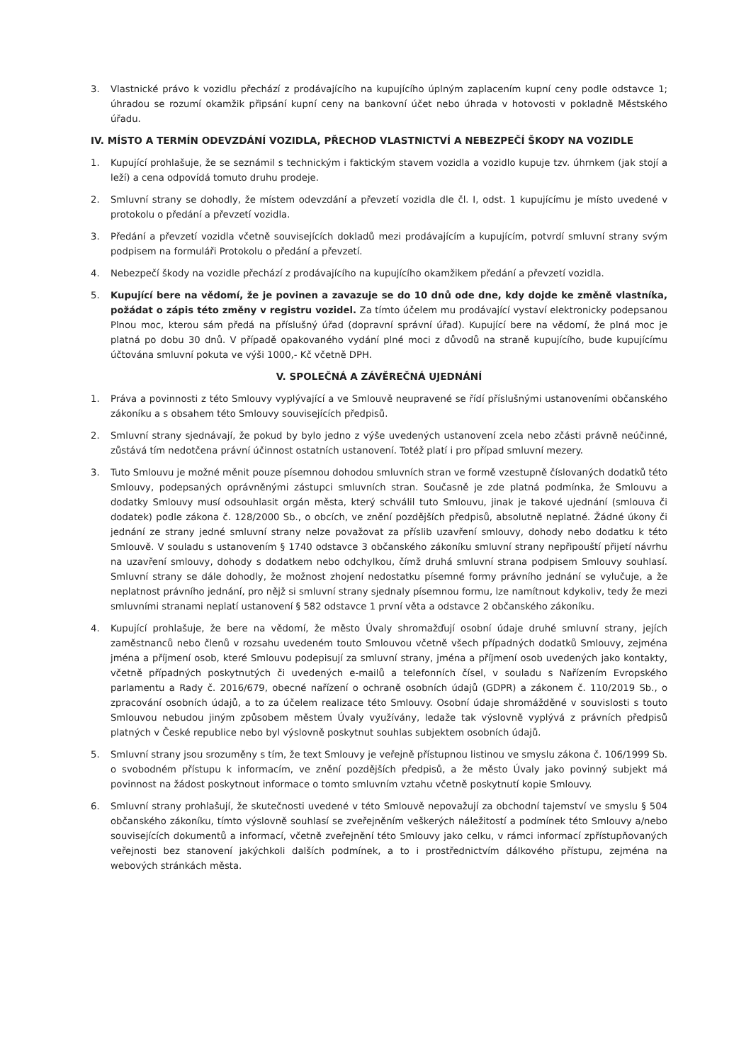3. Vlastnické právo k vozidlu přechází z prodávajícího na kupujícího úplným zaplacením kupní ceny podle odstavce 1; úhradou se rozumí okamžik připsání kupní ceny na bankovní účet nebo úhrada v hotovosti v pokladně Městského úřadu.
IV. MÍSTO A TERMÍN ODEVZDÁNÍ VOZIDLA, PŘECHOD VLASTNICTVÍ A NEBEZPEČÍ ŠKODY NA VOZIDLE
1. Kupující prohlašuje, že se seznámil s technickým i faktickým stavem vozidla a vozidlo kupuje tzv. úhrnkem (jak stojí a leží) a cena odpovídá tomuto druhu prodeje.
2. Smluvní strany se dohodly, že místem odevzdání a převzetí vozidla dle čl. I, odst. 1 kupujícímu je místo uvedené v protokolu o předání a převzetí vozidla.
3. Předání a převzetí vozidla včetně souvisejících dokladů mezi prodávajícím a kupujícím, potvrdí smluvní strany svým podpisem na formuláři Protokolu o předání a převzetí.
4. Nebezpečí škody na vozidle přechází z prodávajícího na kupujícího okamžikem předání a převzetí vozidla.
5. Kupující bere na vědomí, že je povinen a zavazuje se do 10 dnů ode dne, kdy dojde ke změně vlastníka, požádat o zápis této změny v registru vozidel. Za tímto účelem mu prodávající vystaví elektronicky podepsanou Plnou moc, kterou sám předá na příslušný úřad (dopravní správní úřad). Kupující bere na vědomí, že plná moc je platná po dobu 30 dnů. V případě opakovaného vydání plné moci z důvodů na straně kupujícího, bude kupujícímu účtována smluvní pokuta ve výši 1000,- Kč včetně DPH.
V. SPOLEČNÁ A ZÁVĚREČNÁ UJEDNÁNÍ
1. Práva a povinnosti z této Smlouvy vyplývající a ve Smlouvě neupravené se řídí příslušnými ustanoveními občanského zákoníku a s obsahem této Smlouvy souvisejících předpisů.
2. Smluvní strany sjednávají, že pokud by bylo jedno z výše uvedených ustanovení zcela nebo zčásti právně neúčinné, zůstává tím nedotčena právní účinnost ostatních ustanovení. Totéž platí i pro případ smluvní mezery.
3. Tuto Smlouvu je možné měnit pouze písemnou dohodou smluvních stran ve formě vzestupně číslovaných dodatků této Smlouvy, podepsaných oprávněnými zástupci smluvních stran. Současně je zde platná podmínka, že Smlouvu a dodatky Smlouvy musí odsouhlasit orgán města, který schválil tuto Smlouvu, jinak je takové ujednání (smlouva či dodatek) podle zákona č. 128/2000 Sb., o obcích, ve znění pozdějších předpisů, absolutně neplatné. Žádné úkony či jednání ze strany jedné smluvní strany nelze považovat za příslib uzavření smlouvy, dohody nebo dodatku k této Smlouvě. V souladu s ustanovením § 1740 odstavce 3 občanského zákoníku smluvní strany nepřipouští přijetí návrhu na uzavření smlouvy, dohody s dodatkem nebo odchylkou, čímž druhá smluvní strana podpisem Smlouvy souhlasí. Smluvní strany se dále dohodly, že možnost zhojení nedostatku písemné formy právního jednání se vylučuje, a že neplatnost právního jednání, pro nějž si smluvní strany sjednaly písemnou formu, lze namítnout kdykoliv, tedy že mezi smluvními stranami neplatí ustanovení § 582 odstavce 1 první věta a odstavce 2 občanského zákoníku.
4. Kupující prohlašuje, že bere na vědomí, že město Úvaly shromažďují osobní údaje druhé smluvní strany, jejích zaměstnanců nebo členů v rozsahu uvedeném touto Smlouvou včetně všech případných dodatků Smlouvy, zejména jména a příjmení osob, které Smlouvu podepisují za smluvní strany, jména a příjmení osob uvedených jako kontakty, včetně případných poskytnutých či uvedených e-mailů a telefonních čísel, v souladu s Nařízením Evropského parlamentu a Rady č. 2016/679, obecné nařízení o ochraně osobních údajů (GDPR) a zákonem č. 110/2019 Sb., o zpracování osobních údajů, a to za účelem realizace této Smlouvy. Osobní údaje shromážděné v souvislosti s touto Smlouvou nebudou jiným způsobem městem Úvaly využívány, ledaže tak výslovně vyplývá z právních předpisů platných v České republice nebo byl výslovně poskytnut souhlas subjektem osobních údajů.
5. Smluvní strany jsou srozuměny s tím, že text Smlouvy je veřejně přístupnou listinou ve smyslu zákona č. 106/1999 Sb. o svobodném přístupu k informacím, ve znění pozdějších předpisů, a že město Úvaly jako povinný subjekt má povinnost na žádost poskytnout informace o tomto smluvním vztahu včetně poskytnutí kopie Smlouvy.
6. Smluvní strany prohlašují, že skutečnosti uvedené v této Smlouvě nepovažují za obchodní tajemství ve smyslu § 504 občanského zákoníku, tímto výslovně souhlasí se zveřejněním veškerých náležitostí a podmínek této Smlouvy a/nebo souvisejících dokumentů a informací, včetně zveřejnění této Smlouvy jako celku, v rámci informací zpřístupňovaných veřejnosti bez stanovení jakýchkoli dalších podmínek, a to i prostřednictvím dálkového přístupu, zejména na webových stránkách města.